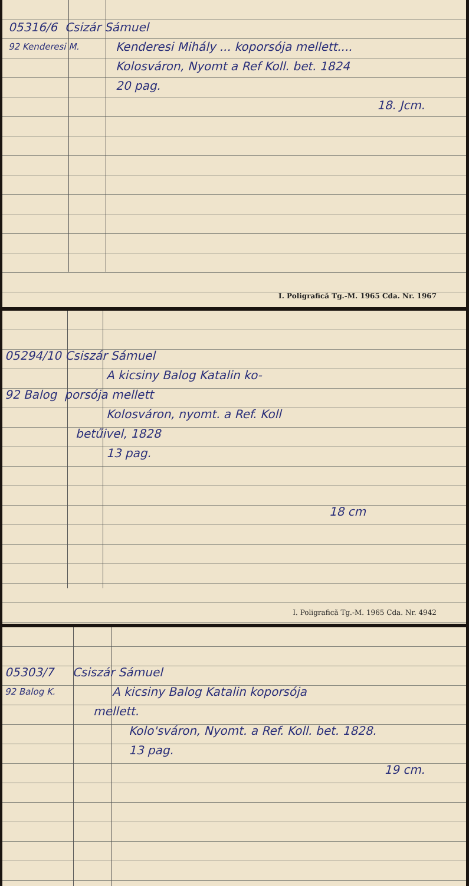05316/6 Csizár Sámuel
92 Kenderesi M. Kenderesi Mihály ... koporsója mellett....
Kolosváron, Nyomt a Ref Koll. bet. 1824
20 pag.
18. Jcm.
I. Poligrafică Tg.-M. 1965 Cda. Nr. 1967
05294/10 Csiszár Sámuel
A kicsiny Balog Katalin ko-
92 Balog porsója mellett
Kolosváron, nyomt. a Ref. Koll
betűivel, 1828
13 pag.
18 cm
I. Poligrafică Tg.-M. 1965 Cda. Nr. 4942
05303/7 Csiszár Sámuel
92 Balog K. A kicsiny Balog Katalin koporsója
mellett.
Kolo'sváron, Nyomt. a Ref. Koll. bet. 1828.
13 pag.
19 cm.